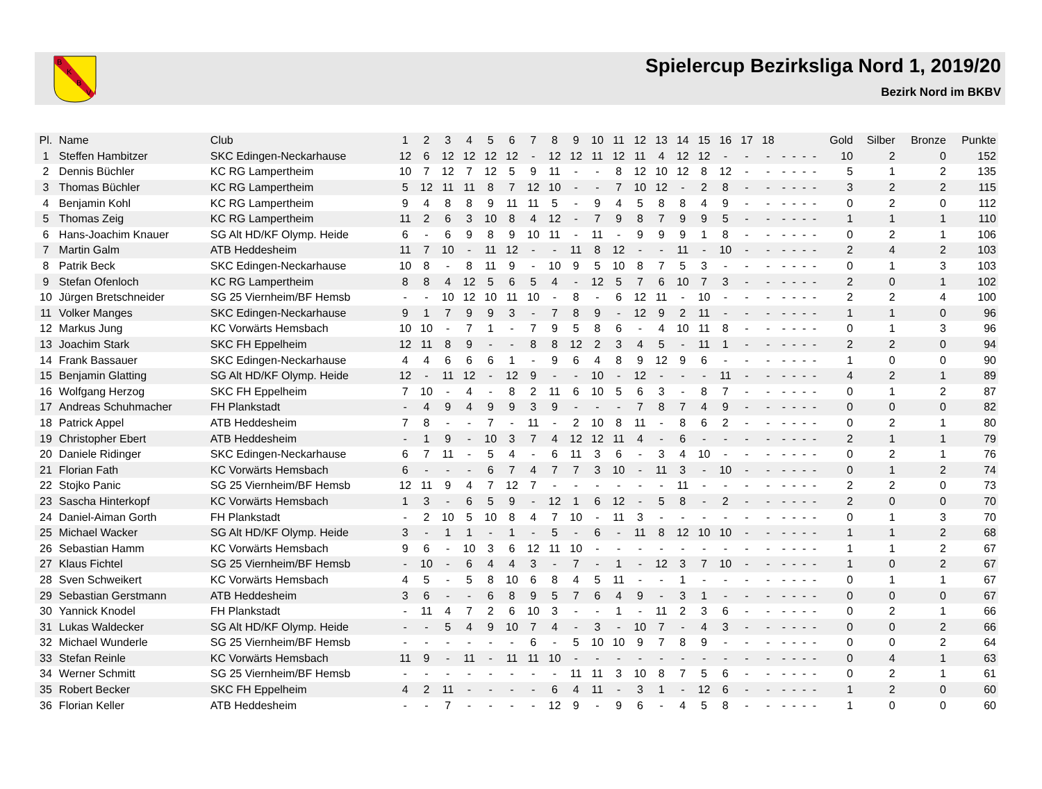B
K
B
V
Spielercup Bezirksliga Nord 1, 2019/20
Bezirk Nord im BKBV
| Pl. | Name | Club | 1 | 2 | 3 | 4 | 5 | 6 | 7 | 8 | 9 | 10 | 11 | 12 | 13 | 14 | 15 | 16 | 17 | 18 | | | | | Gold | Silber | Bronze | Punkte |
| --- | --- | --- | --- | --- | --- | --- | --- | --- | --- | --- | --- | --- | --- | --- | --- | --- | --- | --- | --- | --- | --- | --- | --- | --- | --- | --- | --- | --- |
| 1 | Steffen Hambitzer | SKC Edingen-Neckarhause | 12 | 6 | 12 | 12 | 12 | 12 | - | 12 | 12 | 11 | 12 | 11 | 4 | 12 | 12 | - | - | - | - | - | - | - | 10 | 2 | 0 | 152 |
| 2 | Dennis Büchler | KC RG Lampertheim | 10 | 7 | 12 | 7 | 12 | 5 | 9 | 11 | - | - | 8 | 12 | 10 | 12 | 8 | 12 | - | - | - | - | - | - | 5 | 1 | 2 | 135 |
| 3 | Thomas Büchler | KC RG Lampertheim | 5 | 12 | 11 | 11 | 8 | 7 | 12 | 10 | - | - | 7 | 10 | 12 | - | 2 | 8 | - | - | - | - | - | - | 3 | 2 | 2 | 115 |
| 4 | Benjamin Kohl | KC RG Lampertheim | 9 | 4 | 8 | 8 | 9 | 11 | 11 | 5 | - | 9 | 4 | 5 | 8 | 8 | 4 | 9 | - | - | - | - | - | - | 0 | 2 | 0 | 112 |
| 5 | Thomas Zeig | KC RG Lampertheim | 11 | 2 | 6 | 3 | 10 | 8 | 4 | 12 | - | 7 | 9 | 8 | 7 | 9 | 9 | 5 | - | - | - | - | - | - | 1 | 1 | 1 | 110 |
| 6 | Hans-Joachim Knauer | SG Alt HD/KF Olymp. Heide | 6 | - | 6 | 9 | 8 | 9 | 10 | 11 | - | 11 | - | 9 | 9 | 9 | 1 | 8 | - | - | - | - | - | - | 0 | 2 | 1 | 106 |
| 7 | Martin Galm | ATB Heddesheim | 11 | 7 | 10 | - | 11 | 12 | - | - | 11 | 8 | 12 | - | - | 11 | - | 10 | - | - | - | - | - | - | 2 | 4 | 2 | 103 |
| 8 | Patrik Beck | SKC Edingen-Neckarhause | 10 | 8 | - | 8 | 11 | 9 | - | 10 | 9 | 5 | 10 | 8 | 7 | 5 | 3 | - | - | - | - | - | - | - | 0 | 1 | 3 | 103 |
| 9 | Stefan Ofenloch | KC RG Lampertheim | 8 | 8 | 4 | 12 | 5 | 6 | 5 | 4 | - | 12 | 5 | 7 | 6 | 10 | 7 | 3 | - | - | - | - | - | - | 2 | 0 | 1 | 102 |
| 10 | Jürgen Bretschneider | SG 25 Viernheim/BF Hemsb | - | - | 10 | 12 | 10 | 11 | 10 | - | 8 | - | 6 | 12 | 11 | - | 10 | - | - | - | - | - | - | - | 2 | 2 | 4 | 100 |
| 11 | Volker Manges | SKC Edingen-Neckarhause | 9 | 1 | 7 | 9 | 9 | 3 | - | 7 | 8 | 9 | - | 12 | 9 | 2 | 11 | - | - | - | - | - | - | - | 1 | 1 | 0 | 96 |
| 12 | Markus Jung | KC Vorwärts Hemsbach | 10 | 10 | - | 7 | 1 | - | 7 | 9 | 5 | 8 | 6 | - | 4 | 10 | 11 | 8 | - | - | - | - | - | - | 0 | 1 | 3 | 96 |
| 13 | Joachim Stark | SKC FH Eppelheim | 12 | 11 | 8 | 9 | - | - | 8 | 8 | 12 | 2 | 3 | 4 | 5 | - | 11 | 1 | - | - | - | - | - | - | 2 | 2 | 0 | 94 |
| 14 | Frank Bassauer | SKC Edingen-Neckarhause | 4 | 4 | 6 | 6 | 6 | 1 | - | 9 | 6 | 4 | 8 | 9 | 12 | 9 | 6 | - | - | - | - | - | - | - | 1 | 0 | 0 | 90 |
| 15 | Benjamin Glatting | SG Alt HD/KF Olymp. Heide | 12 | - | 11 | 12 | - | 12 | 9 | - | - | 10 | - | 12 | - | - | - | 11 | - | - | - | - | - | - | 4 | 2 | 1 | 89 |
| 16 | Wolfgang Herzog | SKC FH Eppelheim | 7 | 10 | - | 4 | - | 8 | 2 | 11 | 6 | 10 | 5 | 6 | 3 | - | 8 | 7 | - | - | - | - | - | - | 0 | 1 | 2 | 87 |
| 17 | Andreas Schuhmacher | FH Plankstadt | - | 4 | 9 | 4 | 9 | 9 | 3 | 9 | - | - | - | 7 | 8 | 7 | 4 | 9 | - | - | - | - | - | - | 0 | 0 | 0 | 82 |
| 18 | Patrick Appel | ATB Heddesheim | 7 | 8 | - | - | 7 | - | 11 | - | 2 | 10 | 8 | 11 | - | 8 | 6 | 2 | - | - | - | - | - | - | 0 | 2 | 1 | 80 |
| 19 | Christopher Ebert | ATB Heddesheim | - | 1 | 9 | - | 10 | 3 | 7 | 4 | 12 | 12 | 11 | 4 | - | 6 | - | - | - | - | - | - | - | - | 2 | 1 | 1 | 79 |
| 20 | Daniele Ridinger | SKC Edingen-Neckarhause | 6 | 7 | 11 | - | 5 | 4 | - | 6 | 11 | 3 | 6 | - | 3 | 4 | 10 | - | - | - | - | - | - | - | 0 | 2 | 1 | 76 |
| 21 | Florian Fath | KC Vorwärts Hemsbach | 6 | - | - | - | 6 | 7 | 4 | 7 | 7 | 3 | 10 | - | 11 | 3 | - | 10 | - | - | - | - | - | - | 0 | 1 | 2 | 74 |
| 22 | Stojko Panic | SG 25 Viernheim/BF Hemsb | 12 | 11 | 9 | 4 | 7 | 12 | 7 | - | - | - | - | - | - | 11 | - | - | - | - | - | - | - | - | 2 | 2 | 0 | 73 |
| 23 | Sascha Hinterkopf | KC Vorwärts Hemsbach | 1 | 3 | - | 6 | 5 | 9 | - | 12 | 1 | 6 | 12 | - | 5 | 8 | - | 2 | - | - | - | - | - | - | 2 | 0 | 0 | 70 |
| 24 | Daniel-Aiman Gorth | FH Plankstadt | - | 2 | 10 | 5 | 10 | 8 | 4 | 7 | 10 | - | 11 | 3 | - | - | - | - | - | - | - | - | - | - | 0 | 1 | 3 | 70 |
| 25 | Michael Wacker | SG Alt HD/KF Olymp. Heide | 3 | - | 1 | 1 | - | 1 | - | 5 | - | 6 | - | 11 | 8 | 12 | 10 | 10 | - | - | - | - | - | - | 1 | 1 | 2 | 68 |
| 26 | Sebastian Hamm | KC Vorwärts Hemsbach | 9 | 6 | - | 10 | 3 | 6 | 12 | 11 | 10 | - | - | - | - | - | - | - | - | - | - | - | - | - | 1 | 1 | 2 | 67 |
| 27 | Klaus Fichtel | SG 25 Viernheim/BF Hemsb | - | 10 | - | 6 | 4 | 4 | 3 | - | 7 | - | 1 | - | 12 | 3 | 7 | 10 | - | - | - | - | - | - | 1 | 0 | 2 | 67 |
| 28 | Sven Schweikert | KC Vorwärts Hemsbach | 4 | 5 | - | 5 | 8 | 10 | 6 | 8 | 4 | 5 | 11 | - | - | 1 | - | - | - | - | - | - | - | - | 0 | 1 | 1 | 67 |
| 29 | Sebastian Gerstmann | ATB Heddesheim | 3 | 6 | - | - | 6 | 8 | 9 | 5 | 7 | 6 | 4 | 9 | - | 3 | 1 | - | - | - | - | - | - | - | 0 | 0 | 0 | 67 |
| 30 | Yannick Knodel | FH Plankstadt | - | 11 | 4 | 7 | 2 | 6 | 10 | 3 | - | - | 1 | - | 11 | 2 | 3 | 6 | - | - | - | - | - | - | 0 | 2 | 1 | 66 |
| 31 | Lukas Waldecker | SG Alt HD/KF Olymp. Heide | - | - | 5 | 4 | 9 | 10 | 7 | 4 | - | 3 | - | 10 | 7 | - | 4 | 3 | - | - | - | - | - | - | 0 | 0 | 2 | 66 |
| 32 | Michael Wunderle | SG 25 Viernheim/BF Hemsb | - | - | - | - | - | - | 6 | - | 5 | 10 | 10 | 9 | 7 | 8 | 9 | - | - | - | - | - | - | - | 0 | 0 | 2 | 64 |
| 33 | Stefan Reinle | KC Vorwärts Hemsbach | 11 | 9 | - | 11 | - | 11 | 11 | 10 | - | - | - | - | - | - | - | - | - | - | - | - | - | - | 0 | 4 | 1 | 63 |
| 34 | Werner Schmitt | SG 25 Viernheim/BF Hemsb | - | - | - | - | - | - | - | - | 11 | 11 | 3 | 10 | 8 | 7 | 5 | 6 | - | - | - | - | - | - | 0 | 2 | 1 | 61 |
| 35 | Robert Becker | SKC FH Eppelheim | 4 | 2 | 11 | - | - | - | - | 6 | 4 | 11 | - | 3 | 1 | - | 12 | 6 | - | - | - | - | - | - | 1 | 2 | 0 | 60 |
| 36 | Florian Keller | ATB Heddesheim | - | - | 7 | - | - | - | - | 12 | 9 | - | 9 | 6 | - | 4 | 5 | 8 | - | - | - | - | - | - | 1 | 0 | 0 | 60 |